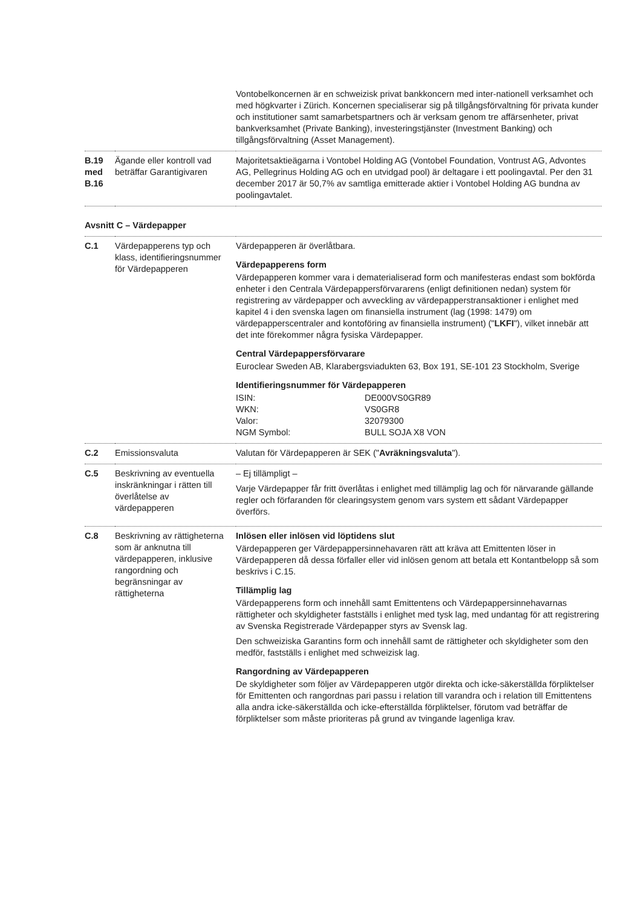| | | Vontobelkoncernen är en schweizisk privat bankkoncern med inter-nationell verksamhet och med högkvarter i Zürich. Koncernen specialiserar sig på tillgångsförvaltning för privata kunder och institutioner samt samarbetspartners och är verksam genom tre affärsenheter, privat bankverksamhet (Private Banking), investeringstjänster (Investment Banking) och tillgångsförvaltning (Asset Management). |
| B.19 med B.16 | Ägande eller kontroll vad beträffar Garantigivaren | Majoritetsaktieägarna i Vontobel Holding AG (Vontobel Foundation, Vontrust AG, Advontes AG, Pellegrinus Holding AG och en utvidgad pool) är deltagare i ett poolingavtal. Per den 31 december 2017 är 50,7% av samtliga emitterade aktier i Vontobel Holding AG bundna av poolingavtalet. |
| Avsnitt C – Värdepapper | | |
| C.1 | Värdepapperens typ och klass, identifieringsnummer för Värdepapperen | Värdepapperen är överlåtbara. Värdepapperens form Värdepapperen kommer vara i dematerialiserad form och manifesteras endast som bokförda enheter i den Centrala Värdepappersförvararens (enligt definitionen nedan) system för registrering av värdepapper och avveckling av värdepapperstransaktioner i enlighet med kapitel 4 i den svenska lagen om finansiella instrument (lag (1998: 1479) om värdepapperscentraler and kontoföring av finansiella instrument) (" LKFI "), vilket innebär att det inte förekommer några fysiska Värdepapper. Central Värdepappersförvarare Euroclear Sweden AB, Klarabergsviadukten 63, Box 191, SE-101 23 Stockholm, Sverige Identifieringsnummer för Värdepapperen / ISIN: / DE000VS0GR89 / / WKN: / VS0GR8 / / Valor: / 32079300 / / NGM Symbol: / BULL SOJA X8 VON / |
| C.2 | Emissionsvaluta | Valutan för Värdepapperen är SEK (" Avräkningsvaluta "). |
| C.5 | Beskrivning av eventuella inskränkningar i rätten till överlåtelse av värdepapperen | – Ej tillämpligt – Varje Värdepapper får fritt överlåtas i enlighet med tillämplig lag och för närvarande gällande regler och förfaranden för clearingsystem genom vars system ett sådant Värdepapper överförs. |
| C.8 | Beskrivning av rättigheterna som är anknutna till värdepapperen, inklusive rangordning och begränsningar av rättigheterna | Inlösen eller inlösen vid löptidens slut Värdepapperen ger Värdepappersinnehavaren rätt att kräva att Emittenten löser in Värdepapperen då dessa förfaller eller vid inlösen genom att betala ett Kontantbelopp så som beskrivs i C.15. Tillämplig lag Värdepapperens form och innehåll samt Emittentens och Värdepappersinnehavarnas rättigheter och skyldigheter fastställs i enlighet med tysk lag, med undantag för att registrering av Svenska Registrerade Värdepapper styrs av Svensk lag. Den schweiziska Garantins form och innehåll samt de rättigheter och skyldigheter som den medför, fastställs i enlighet med schweizisk lag. Rangordning av Värdepapperen De skyldigheter som följer av Värdepapperen utgör direkta och icke-säkerställda förpliktelser för Emittenten och rangordnas pari passu i relation till varandra och i relation till Emittentens alla andra icke-säkerställda och icke-efterställda förpliktelser, förutom vad beträffar de förpliktelser som måste prioriteras på grund av tvingande lagenliga krav. |